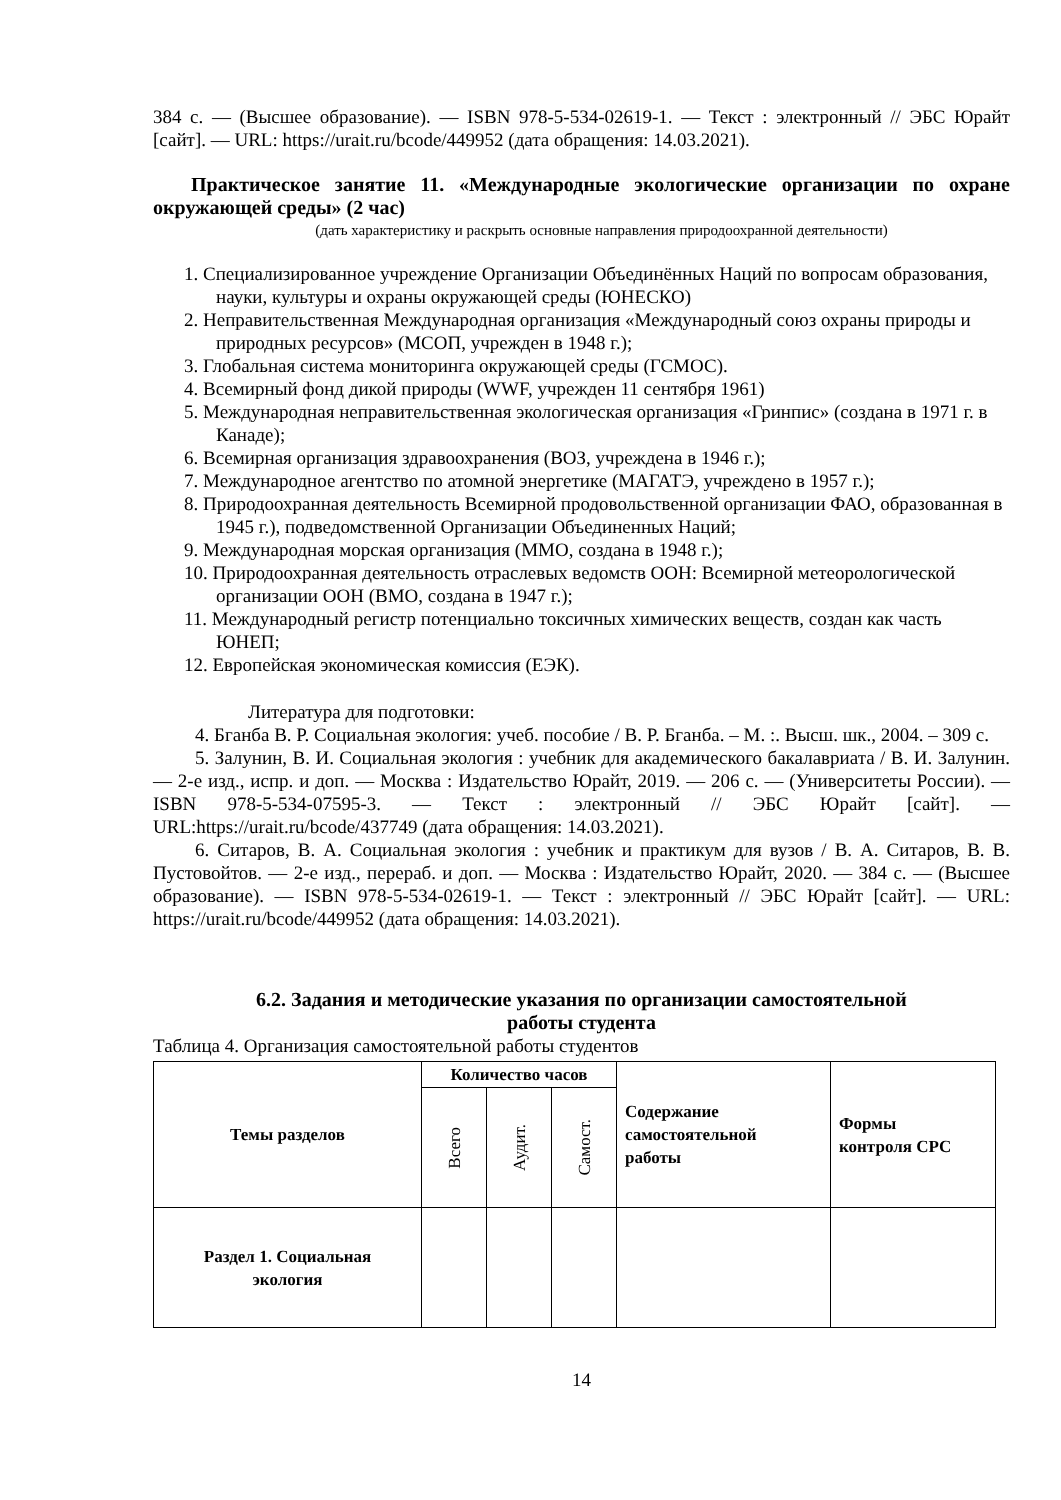384 с. — (Высшее образование). — ISBN 978-5-534-02619-1. — Текст : электронный // ЭБС Юрайт [сайт]. — URL: https://urait.ru/bcode/449952 (дата обращения: 14.03.2021).
Практическое занятие 11. «Международные экологические организации по охране окружающей среды» (2 час)
(дать характеристику и раскрыть основные направления природоохранной деятельности)
1. Специализированное учреждение Организации Объединённых Наций по вопросам образования, науки, культуры и охраны окружающей среды (ЮНЕСКО)
2. Неправительственная Международная организация «Международный союз охраны природы и природных ресурсов» (МСОП, учрежден в 1948 г.);
3. Глобальная система мониторинга окружающей среды (ГСМОС).
4. Всемирный фонд дикой природы (WWF, учрежден 11 сентября 1961)
5. Международная неправительственная экологическая организация «Гринпис» (создана в 1971 г. в Канаде);
6. Всемирная организация здравоохранения (ВОЗ, учреждена в 1946 г.);
7. Международное агентство по атомной энергетике (МАГАТЭ, учреждено в 1957 г.);
8. Природоохранная деятельность Всемирной продовольственной организации ФАО, образованная в 1945 г.), подведомственной Организации Объединенных Наций;
9. Международная морская организация (ММО, создана в 1948 г.);
10. Природоохранная деятельность отраслевых ведомств ООН: Всемирной метеорологической организации ООН (ВМО, создана в 1947 г.);
11. Международный регистр потенциально токсичных химических веществ, создан как часть ЮНЕП;
12. Европейская экономическая комиссия (ЕЭК).
Литература для подготовки:
4. Бганба В. Р. Социальная экология: учеб. пособие / В. Р. Бганба. – М. :. Высш. шк., 2004. – 309 с.
5. Залунин, В. И. Социальная экология : учебник для академического бакалавриата / В. И. Залунин. — 2-е изд., испр. и доп. — Москва : Издательство Юрайт, 2019. — 206 с. — (Университеты России). — ISBN 978-5-534-07595-3. — Текст : электронный // ЭБС Юрайт [сайт]. — URL:https://urait.ru/bcode/437749 (дата обращения: 14.03.2021).
6. Ситаров, В. А. Социальная экология : учебник и практикум для вузов / В. А. Ситаров, В. В. Пустовойтов. — 2-е изд., перераб. и доп. — Москва : Издательство Юрайт, 2020. — 384 с. — (Высшее образование). — ISBN 978-5-534-02619-1. — Текст : электронный // ЭБС Юрайт [сайт]. — URL: https://urait.ru/bcode/449952 (дата обращения: 14.03.2021).
6.2. Задания и методические указания по организации самостоятельной
работы студента
Таблица 4. Организация самостоятельной работы студентов
| Темы разделов | Количество часов | | | Содержание самостоятельной работы | Формы контроля СРС |
| --- | --- | --- | --- | --- | --- |
| | Всего | Аудит. | Самост. | | |
| Раздел 1. Социальная экология | | | | | |
14